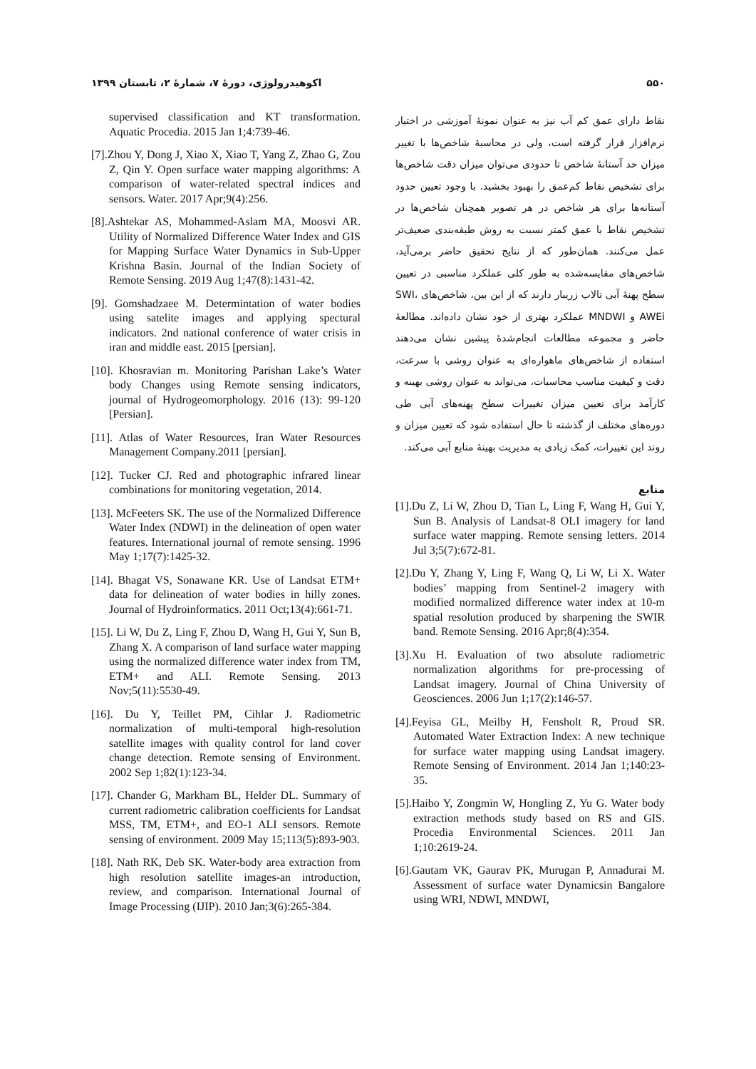۵۵۰ اکوهیدرولوژی، دورهٔ ۷، شمارهٔ ۲، تابستان ۱۳۹۹
نقاط دارای عمق کم آب نیز به عنوان نمونهٔ آموزشی در اختیار نرم‌افزار قرار گرفته است، ولی در محاسبهٔ شاخص‌ها با تغییر میزان حد آستانهٔ شاخص تا حدودی می‌توان میزان دقت شاخص‌ها برای تشخیص نقاط کم‌عمق را بهبود بخشید. با وجود تعیین حدود آستانه‌ها برای هر شاخص در هر تصویر همچنان شاخص‌ها در تشخیص نقاط با عمق کمتر نسبت به روش طبقه‌بندی ضعیف‌تر عمل می‌کنند. همان‌طور که از نتایج تحقیق حاضر برمی‌آید، شاخص‌های مقایسه‌شده به طور کلی عملکرد مناسبی در تعیین سطح پهنهٔ آبی تالاب زریبار دارند که از این بین، شاخص‌های SWI، AWEi و MNDWI عملکرد بهتری از خود نشان داده‌اند. مطالعهٔ حاضر و مجموعه مطالعات انجام‌شدهٔ پیشین نشان می‌دهند استفاده از شاخص‌های ماهواره‌ای به عنوان روشی با سرعت، دقت و کیفیت مناسب محاسبات، می‌تواند به عنوان روشی بهینه و کارآمد برای تعیین میزان تغییرات سطح پهنه‌های آبی طی دوره‌های مختلف از گذشته تا حال استفاده شود که تعیین میزان و روند این تغییرات، کمک زیادی به مدیریت بهینهٔ منابع آبی می‌کند.
منابع
[1].Du Z, Li W, Zhou D, Tian L, Ling F, Wang H, Gui Y, Sun B. Analysis of Landsat-8 OLI imagery for land surface water mapping. Remote sensing letters. 2014 Jul 3;5(7):672-81.
[2].Du Y, Zhang Y, Ling F, Wang Q, Li W, Li X. Water bodies’ mapping from Sentinel-2 imagery with modified normalized difference water index at 10-m spatial resolution produced by sharpening the SWIR band. Remote Sensing. 2016 Apr;8(4):354.
[3].Xu H. Evaluation of two absolute radiometric normalization algorithms for pre-processing of Landsat imagery. Journal of China University of Geosciences. 2006 Jun 1;17(2):146-57.
[4].Feyisa GL, Meilby H, Fensholt R, Proud SR. Automated Water Extraction Index: A new technique for surface water mapping using Landsat imagery. Remote Sensing of Environment. 2014 Jan 1;140:23-35.
[5].Haibo Y, Zongmin W, Hongling Z, Yu G. Water body extraction methods study based on RS and GIS. Procedia Environmental Sciences. 2011 Jan 1;10:2619-24.
[6].Gautam VK, Gaurav PK, Murugan P, Annadurai M. Assessment of surface water Dynamicsin Bangalore using WRI, NDWI, MNDWI,
supervised classification and KT transformation. Aquatic Procedia. 2015 Jan 1;4:739-46.
[7].Zhou Y, Dong J, Xiao X, Xiao T, Yang Z, Zhao G, Zou Z, Qin Y. Open surface water mapping algorithms: A comparison of water-related spectral indices and sensors. Water. 2017 Apr;9(4):256.
[8].Ashtekar AS, Mohammed-Aslam MA, Moosvi AR. Utility of Normalized Difference Water Index and GIS for Mapping Surface Water Dynamics in Sub-Upper Krishna Basin. Journal of the Indian Society of Remote Sensing. 2019 Aug 1;47(8):1431-42.
[9]. Gomshadzaee M. Determintation of water bodies using satelite images and applying spectural indicators. 2nd national conference of water crisis in iran and middle east. 2015 [persian].
[10]. Khosravian m. Monitoring Parishan Lake’s Water body Changes using Remote sensing indicators, journal of Hydrogeomorphology. 2016 (13): 99-120 [Persian].
[11]. Atlas of Water Resources, Iran Water Resources Management Company.2011 [persian].
[12]. Tucker CJ. Red and photographic infrared linear combinations for monitoring vegetation, 2014.
[13]. McFeeters SK. The use of the Normalized Difference Water Index (NDWI) in the delineation of open water features. International journal of remote sensing. 1996 May 1;17(7):1425-32.
[14]. Bhagat VS, Sonawane KR. Use of Landsat ETM+ data for delineation of water bodies in hilly zones. Journal of Hydroinformatics. 2011 Oct;13(4):661-71.
[15]. Li W, Du Z, Ling F, Zhou D, Wang H, Gui Y, Sun B, Zhang X. A comparison of land surface water mapping using the normalized difference water index from TM, ETM+ and ALI. Remote Sensing. 2013 Nov;5(11):5530-49.
[16]. Du Y, Teillet PM, Cihlar J. Radiometric normalization of multi-temporal high-resolution satellite images with quality control for land cover change detection. Remote sensing of Environment. 2002 Sep 1;82(1):123-34.
[17]. Chander G, Markham BL, Helder DL. Summary of current radiometric calibration coefficients for Landsat MSS, TM, ETM+, and EO-1 ALI sensors. Remote sensing of environment. 2009 May 15;113(5):893-903.
[18]. Nath RK, Deb SK. Water-body area extraction from high resolution satellite images-an introduction, review, and comparison. International Journal of Image Processing (IJIP). 2010 Jan;3(6):265-384.